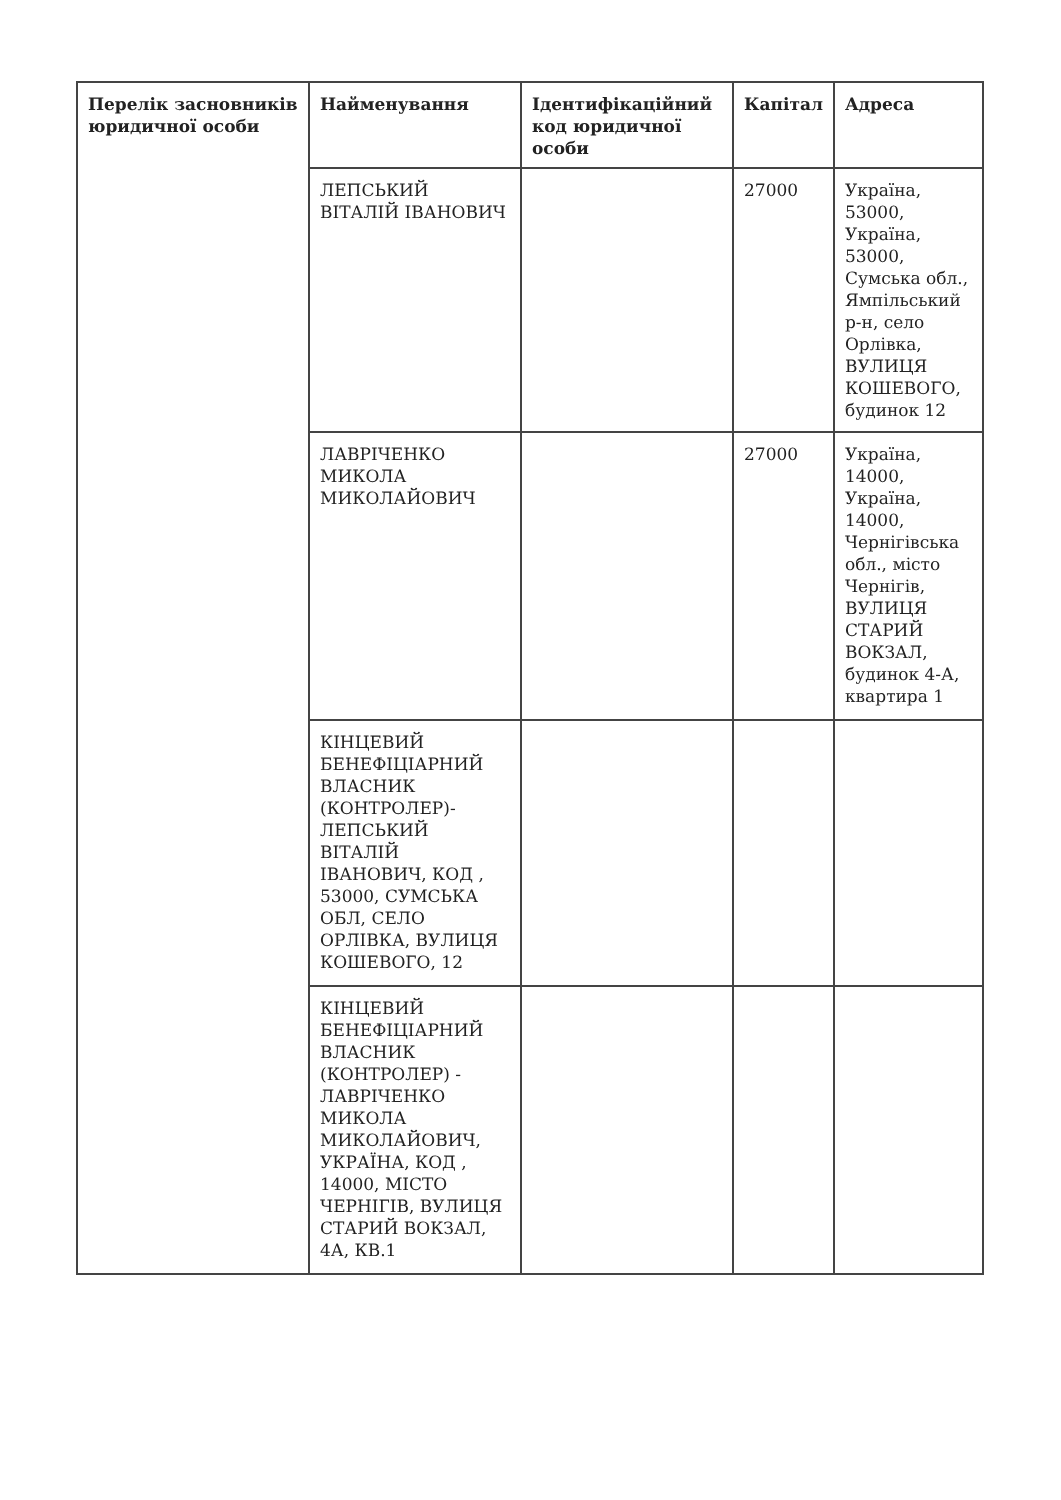| Перелік засновників юридичної особи | Найменування | Ідентифікаційний код юридичної особи | Капітал | Адреса |
| --- | --- | --- | --- | --- |
| | ЛЕПСЬКИЙ ВІТАЛІЙ ІВАНОВИЧ | | 27000 | Україна, 53000, Україна, 53000, Сумська обл., Ямпільський р-н, село Орлівка, ВУЛИЦЯ КОШЕВОГО, будинок 12 |
| | ЛАВРІЧЕНКО МИКОЛА МИКОЛАЙОВИЧ | | 27000 | Україна, 14000, Україна, 14000, Чернігівська обл., місто Чернігів, ВУЛИЦЯ СТАРИЙ ВОКЗАЛ, будинок 4-А, квартира 1 |
| | КІНЦЕВИЙ БЕНЕФІЦІАРНИЙ ВЛАСНИК (КОНТРОЛЕР)-ЛЕПСЬКИЙ ВІТАЛІЙ ІВАНОВИЧ, КОД , 53000, СУМСЬКА ОБЛ, СЕЛО ОРЛІВКА, ВУЛИЦЯ КОШЕВОГО, 12 | | | |
| | КІНЦЕВИЙ БЕНЕФІЦІАРНИЙ ВЛАСНИК (КОНТРОЛЕР) - ЛАВРІЧЕНКО МИКОЛА МИКОЛАЙОВИЧ, УКРАЇНА, КОД , 14000, МІСТО ЧЕРНІГІВ, ВУЛИЦЯ СТАРИЙ ВОКЗАЛ, 4А, КВ.1 | | | |